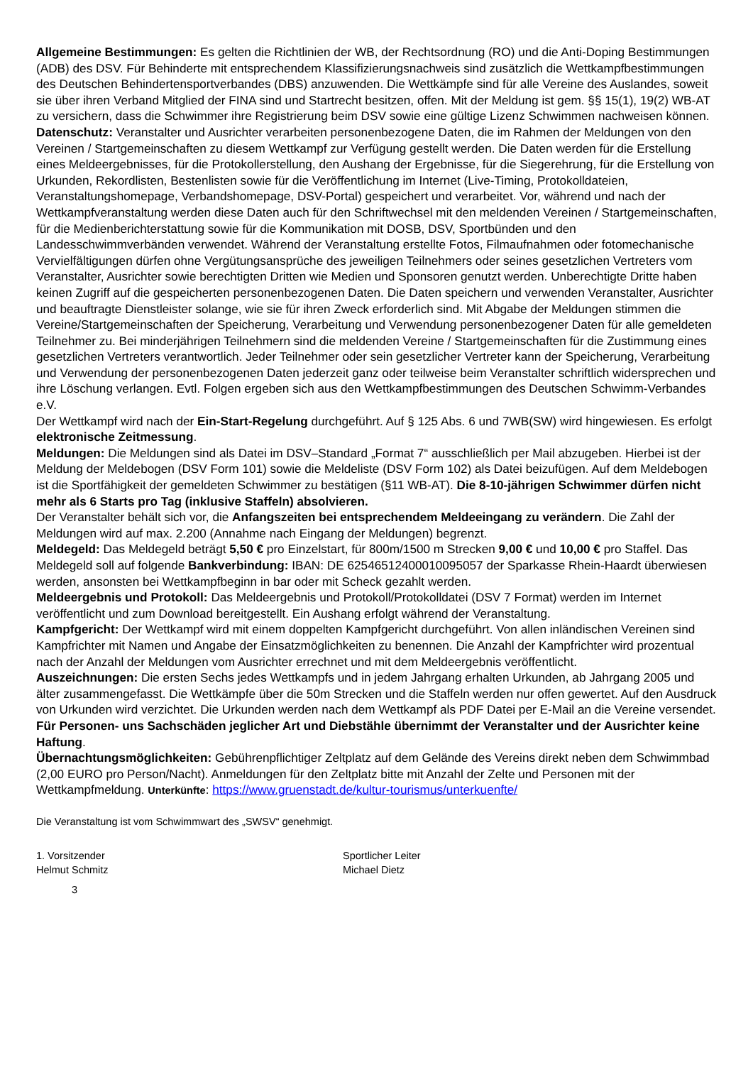Allgemeine Bestimmungen: Es gelten die Richtlinien der WB, der Rechtsordnung (RO) und die Anti-Doping Bestimmungen (ADB) des DSV. Für Behinderte mit entsprechendem Klassifizierungsnachweis sind zusätzlich die Wettkampfbestimmungen des Deutschen Behindertensportverbandes (DBS) anzuwenden. Die Wettkämpfe sind für alle Vereine des Auslandes, soweit sie über ihren Verband Mitglied der FINA sind und Startrecht besitzen, offen. Mit der Meldung ist gem. §§ 15(1), 19(2) WB-AT zu versichern, dass die Schwimmer ihre Registrierung beim DSV sowie eine gültige Lizenz Schwimmen nachweisen können.
Datenschutz: Veranstalter und Ausrichter verarbeiten personenbezogene Daten, die im Rahmen der Meldungen von den Vereinen / Startgemeinschaften zu diesem Wettkampf zur Verfügung gestellt werden. Die Daten werden für die Erstellung eines Meldeergebnisses, für die Protokollerstellung, den Aushang der Ergebnisse, für die Siegerehrung, für die Erstellung von Urkunden, Rekordlisten, Bestenlisten sowie für die Veröffentlichung im Internet (Live-Timing, Protokolldateien, Veranstaltungshomepage, Verbandshomepage, DSV-Portal) gespeichert und verarbeitet. Vor, während und nach der Wettkampfveranstaltung werden diese Daten auch für den Schriftwechsel mit den meldenden Vereinen / Startgemeinschaften, für die Medienberichterstattung sowie für die Kommunikation mit DOSB, DSV, Sportbünden und den Landesschwimmverbänden verwendet. Während der Veranstaltung erstellte Fotos, Filmaufnahmen oder fotomechanische Vervielfältigungen dürfen ohne Vergütungsansprüche des jeweiligen Teilnehmers oder seines gesetzlichen Vertreters vom Veranstalter, Ausrichter sowie berechtigten Dritten wie Medien und Sponsoren genutzt werden. Unberechtigte Dritte haben keinen Zugriff auf die gespeicherten personenbezogenen Daten. Die Daten speichern und verwenden Veranstalter, Ausrichter und beauftragte Dienstleister solange, wie sie für ihren Zweck erforderlich sind. Mit Abgabe der Meldungen stimmen die Vereine/Startgemeinschaften der Speicherung, Verarbeitung und Verwendung personenbezogener Daten für alle gemeldeten Teilnehmer zu. Bei minderjährigen Teilnehmern sind die meldenden Vereine / Startgemeinschaften für die Zustimmung eines gesetzlichen Vertreters verantwortlich. Jeder Teilnehmer oder sein gesetzlicher Vertreter kann der Speicherung, Verarbeitung und Verwendung der personenbezogenen Daten jederzeit ganz oder teilweise beim Veranstalter schriftlich widersprechen und ihre Löschung verlangen. Evtl. Folgen ergeben sich aus den Wettkampfbestimmungen des Deutschen Schwimm-Verbandes e.V.
Der Wettkampf wird nach der Ein-Start-Regelung durchgeführt. Auf § 125 Abs. 6 und 7WB(SW) wird hingewiesen. Es erfolgt elektronische Zeitmessung.
Meldungen: Die Meldungen sind als Datei im DSV–Standard „Format 7“ ausschließlich per Mail abzugeben. Hierbei ist der Meldung der Meldebogen (DSV Form 101) sowie die Meldeliste (DSV Form 102) als Datei beizufügen. Auf dem Meldebogen ist die Sportfähigkeit der gemeldeten Schwimmer zu bestätigen (§11 WB-AT). Die 8-10-jährigen Schwimmer dürfen nicht mehr als 6 Starts pro Tag (inklusive Staffeln) absolvieren.
Der Veranstalter behält sich vor, die Anfangszeiten bei entsprechendem Meldeeingang zu verändern. Die Zahl der Meldungen wird auf max. 2.200 (Annahme nach Eingang der Meldungen) begrenzt.
Meldegeld: Das Meldegeld beträgt 5,50 € pro Einzelstart, für 800m/1500 m Strecken 9,00 € und 10,00 € pro Staffel. Das Meldegeld soll auf folgende Bankverbindung: IBAN: DE 62546512400010095057 der Sparkasse Rhein-Haardt überwiesen werden, ansonsten bei Wettkampfbeginn in bar oder mit Scheck gezahlt werden.
Meldeergebnis und Protokoll: Das Meldeergebnis und Protokoll/Protokolldatei (DSV 7 Format) werden im Internet veröffentlicht und zum Download bereitgestellt. Ein Aushang erfolgt während der Veranstaltung.
Kampfgericht: Der Wettkampf wird mit einem doppelten Kampfgericht durchgeführt. Von allen inländischen Vereinen sind Kampfrichter mit Namen und Angabe der Einsatzmöglichkeiten zu benennen. Die Anzahl der Kampfrichter wird prozentual nach der Anzahl der Meldungen vom Ausrichter errechnet und mit dem Meldeergebnis veröffentlicht.
Auszeichnungen: Die ersten Sechs jedes Wettkampfs und in jedem Jahrgang erhalten Urkunden, ab Jahrgang 2005 und älter zusammengefasst. Die Wettkämpfe über die 50m Strecken und die Staffeln werden nur offen gewertet. Auf den Ausdruck von Urkunden wird verzichtet. Die Urkunden werden nach dem Wettkampf als PDF Datei per E-Mail an die Vereine versendet.
Für Personen- uns Sachschäden jeglicher Art und Diebstähle übernimmt der Veranstalter und der Ausrichter keine Haftung.
Übernachtungsmöglichkeiten: Gebührenpflichtiger Zeltplatz auf dem Gelände des Vereins direkt neben dem Schwimmbad (2,00 EURO pro Person/Nacht). Anmeldungen für den Zeltplatz bitte mit Anzahl der Zelte und Personen mit der Wettkampfmeldung. Unterkünfte: https://www.gruenstadt.de/kultur-tourismus/unterkuenfte/
Die Veranstaltung ist vom Schwimmwart des „SWSV“ genehmigt.
1. Vorsitzender
Helmut Schmitz
Sportlicher Leiter
Michael Dietz
3